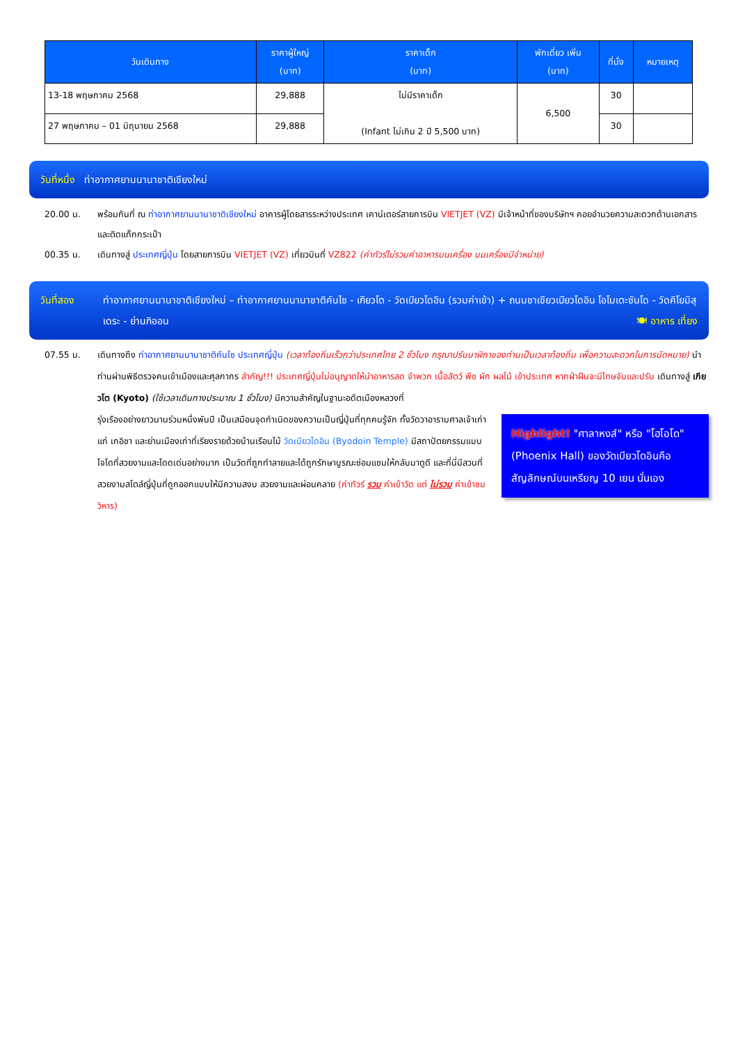| วันเดินทาง | ราคาผู้ใหญ่ (บาท) | ราคาเด็ก (บาท) | พักเดี่ยว เพิ่ม (บาท) | ที่นั่ง | หมายเหตุ |
| --- | --- | --- | --- | --- | --- |
| 13-18 พฤษภาคม 2568 | 29,888 | ไม่มีราคาเด็ก (Infant ไม่เกิน 2 ปี 5,500 บาท) | 6,500 | 30 | |
| 27 พฤษภาคม – 01 มิถุนายน 2568 | 29,888 | | | 30 | |
วันที่หนึ่ง ท่าอากาศยานนานาชาติเชียงใหม่
20.00 น. พร้อมกันที่ ณ ท่าอากาศยานนานาชาติเชียงใหม่ อาคารผู้โดยสารระหว่างประเทศ เคาน์เตอร์สายการบิน VIETJET (VZ) มีเจ้าหน้าที่ของบริษัทฯ คอยอำนวยความสะดวกด้านเอกสารและติดแท็กกระเป๋า
00.35 น. เดินทางสู่ ประเทศญี่ปุ่น โดยสายการบิน VIETJET (VZ) เที่ยวบินที่ VZ822 (ค่าทัวร์ไม่รวมค่าอาหารบนเครื่อง บนเครื่องมีจำหน่าย)
วันที่สอง ท่าอากาศยานนานาชาติเชียงใหม่ – ท่าอากาศยานนานาชาติคันไซ - เกียวโต - วัดเบียวโดอิน (รวมค่าเข้า) + ถนนชาเขียวเบียวโดอิน โอโมเตะซันโด - วัดคิโยมิสุเดระ - ย่านกิออน 🍽 อาหาร เที่ยง
07.55 น. เดินทางถึง ท่าอากาศยานนานาชาติคันไซ ประเทศญี่ปุ่น (เวลาท้องถิ่นเร็วกว่าประเทศไทย 2 ชั่วโมง กรุณาปรับนาฬิกาของท่านเป็นเวลาท้องถิ่น เพื่อความสะดวกในการนัดหมาย) นำท่านผ่านพิธีตรวจคนเข้าเมืองและศุลกากร สำคัญ!!! ประเทศญี่ปุ่นไม่อนุญาตให้นำอาหารสด จำพวก เนื้อสัตว์ พืช ผัก ผลไม้ เข้าประเทศ หากฝ่าฝืนจะมีโทษจับและปรับ เดินทางสู่ เกียวโต (Kyoto) (ใช้เวลาเดินทางประมาณ 1 ชั่วโมง) มีความสำคัญในฐานะอดีตเมืองหลวงที่
Highlight! "ศาลาหงส์" หรือ "โฮโอโด" (Phoenix Hall) ของวัดเบียวโดอินคือ สัญลักษณ์บนเหรียญ 10 เยน นั่นเอง
รุ่งเรืองอย่างยาวนานร่วมหนึ่งพันปี เป็นเสมือนจุดกำเนิดของความเป็นญี่ปุ่นที่ทุกคนรู้จัก ทั้งวัดวาอารามศาลเจ้าเก่าแก่ เกอิชา และย่านเมืองเก่าที่เรียงรายด้วยบ้านเรือนไม้ วัดเบียวโดอิน (Byodoin Temple) มีสถาปัตยกรรมแบบโจโดที่สวยงามและโดดเด่นอย่างมาก เป็นวัดที่ถูกทำลายและได้ถูกรักษาบูรณะซ่อมแซมให้กลับมาดูดี และที่นี่มีสวนที่สวยงามสไตล์ญี่ปุ่นที่ถูกออกแบบให้มีความสงบ สวยงามและผ่อนคลาย (ค่าทัวร์ รวม ค่าเข้าวัด แต่ ไม่รวม ค่าเข้าชมวิหาร)